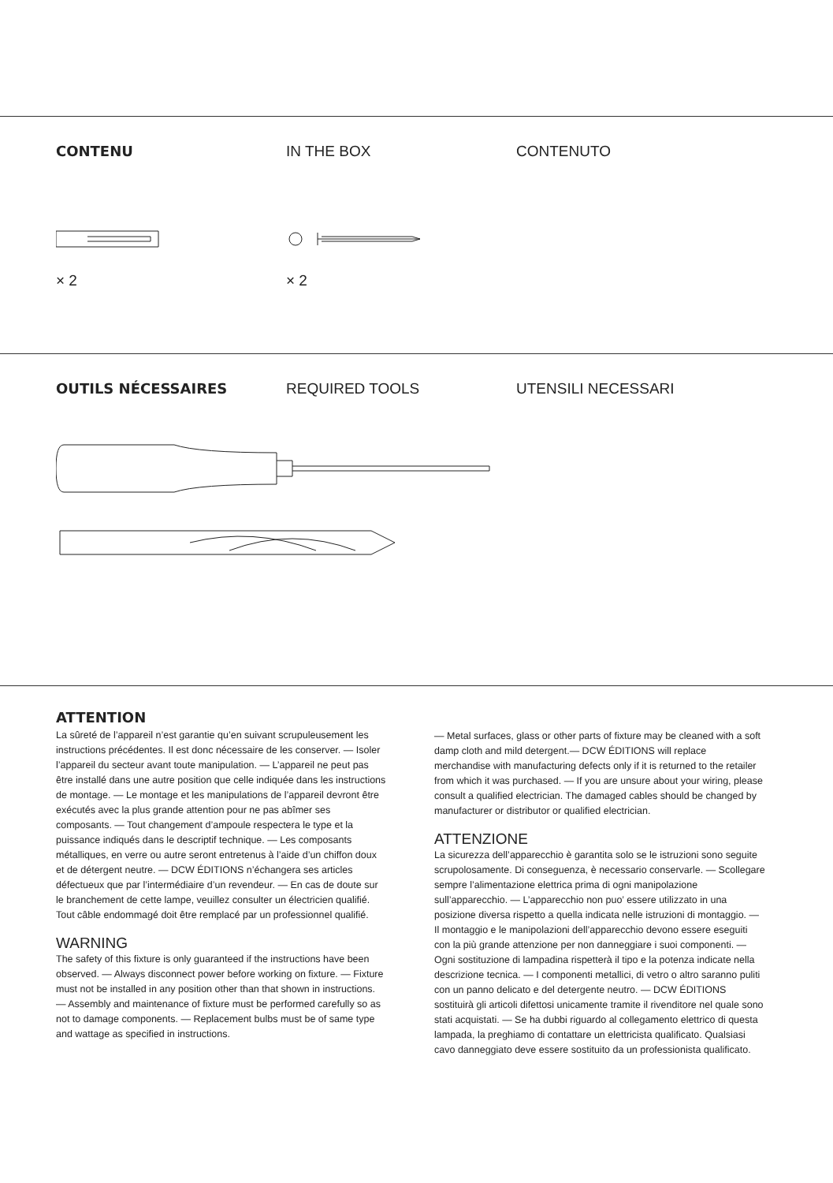CONTENU IN THE BOX CONTENUTO
× 2
× 2
OUTILS NÉCESSAIRES REQUIRED TOOLS UTENSILI NECESSARI
ATTENTION
La sûreté de l’appareil n’est garantie qu’en suivant scrupuleusement les instructions précédentes. Il est donc nécessaire de les conserver. — Isoler l’appareil du secteur avant toute manipulation. — L’appareil ne peut pas être installé dans une autre position que celle indiquée dans les instructions de montage. — Le montage et les manipulations de l’appareil devront être exécutés avec la plus grande attention pour ne pas abîmer ses composants. — Tout changement d’ampoule respectera le type et la puissance indiqués dans le descriptif technique. — Les composants métalliques, en verre ou autre seront entretenus à l’aide d’un chiffon doux et de détergent neutre. — DCW ÉDITIONS n’échangera ses articles défectueux que par l’intermédiaire d’un revendeur. — En cas de doute sur le branchement de cette lampe, veuillez consulter un électricien qualifié. Tout câble endommagé doit être remplacé par un professionnel qualifié.
WARNING
The safety of this fixture is only guaranteed if the instructions have been observed. — Always disconnect power before working on fixture. — Fixture must not be installed in any position other than that shown in instructions. — Assembly and maintenance of fixture must be performed carefully so as not to damage components. — Replacement bulbs must be of same type and wattage as specified in instructions.
— Metal surfaces, glass or other parts of fixture may be cleaned with a soft damp cloth and mild detergent.— DCW ÉDITIONS will replace merchandise with manufacturing defects only if it is returned to the retailer from which it was purchased. — If you are unsure about your wiring, please consult a qualified electrician. The damaged cables should be changed by manufacturer or distributor or qualified electrician.
ATTENZIONE
La sicurezza dell’apparecchio è garantita solo se le istruzioni sono seguite scrupolosamente. Di conseguenza, è necessario conservarle. — Scollegare sempre l’alimentazione elettrica prima di ogni manipolazione sull’apparecchio. — L’apparecchio non puo’ essere utilizzato in una posizione diversa rispetto a quella indicata nelle istruzioni di montaggio. — Il montaggio e le manipolazioni dell’apparecchio devono essere eseguiti con la più grande attenzione per non danneggiare i suoi componenti. — Ogni sostituzione di lampadina rispetterà il tipo e la potenza indicate nella descrizione tecnica. — I componenti metallici, di vetro o altro saranno puliti con un panno delicato e del detergente neutro. — DCW ÉDITIONS sostituirà gli articoli difettosi unicamente tramite il rivenditore nel quale sono stati acquistati. — Se ha dubbi riguardo al collegamento elettrico di questa lampada, la preghiamo di contattare un elettricista qualificato. Qualsiasi cavo danneggiato deve essere sostituito da un professionista qualificato.